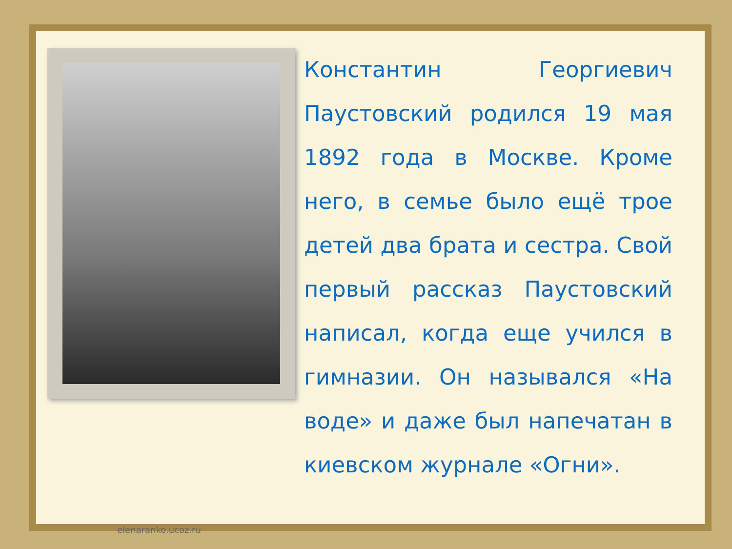Константин Георгиевич Паустовский родился 19 мая 1892 года в Москве. Кроме него, в семье было ещё трое детей два брата и сестра. Свой первый рассказ Паустовский написал, когда еще учился в гимназии. Он назывался «На воде» и даже был напечатан в киевском журнале «Огни».
elenaranko.ucoz.ru